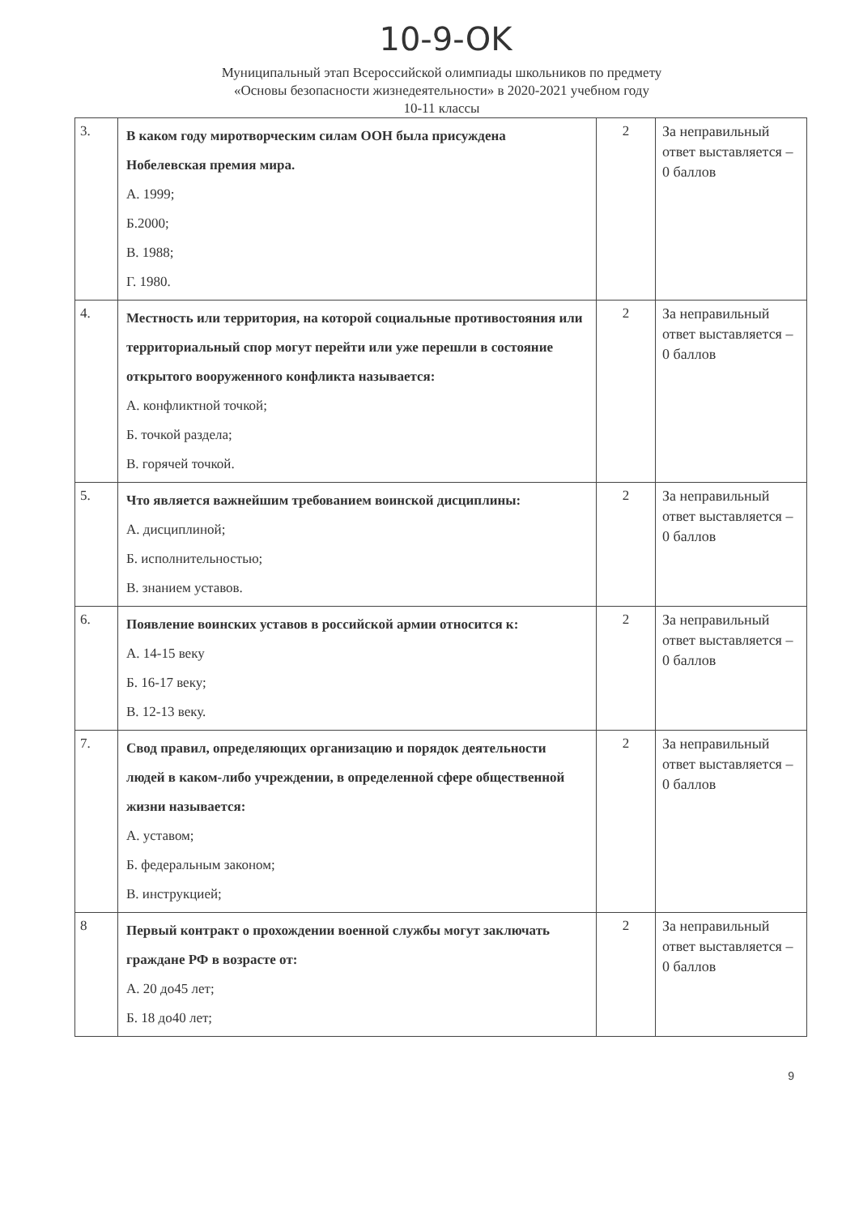10-9-OK
Муниципальный этап Всероссийской олимпиады школьников по предмету
«Основы безопасности жизнедеятельности» в 2020-2021 учебном году
10-11 классы
| 3. | В каком году миротворческим силам ООН была присуждена Нобелевская премия мира. А. 1999; Б.2000; В. 1988; Г. 1980. | 2 | За неправильный ответ выставляется – 0 баллов |
| 4. | Местность или территория, на которой социальные противостояния или территориальный спор могут перейти или уже перешли в состояние открытого вооруженного конфликта называется: А. конфликтной точкой; Б. точкой раздела; В. горячей точкой. | 2 | За неправильный ответ выставляется – 0 баллов |
| 5. | Что является важнейшим требованием воинской дисциплины: А. дисциплиной; Б. исполнительностью; В. знанием уставов. | 2 | За неправильный ответ выставляется – 0 баллов |
| 6. | Появление воинских уставов в российской армии относится к: А. 14-15 веку Б. 16-17 веку; В. 12-13 веку. | 2 | За неправильный ответ выставляется – 0 баллов |
| 7. | Свод правил, определяющих организацию и порядок деятельности людей в каком-либо учреждении, в определенной сфере общественной жизни называется: А. уставом; Б. федеральным законом; В. инструкцией; | 2 | За неправильный ответ выставляется – 0 баллов |
| 8 | Первый контракт о прохождении военной службы могут заключать граждане РФ в возрасте от: А. 20 до45 лет; Б. 18 до40 лет; | 2 | За неправильный ответ выставляется – 0 баллов |
9